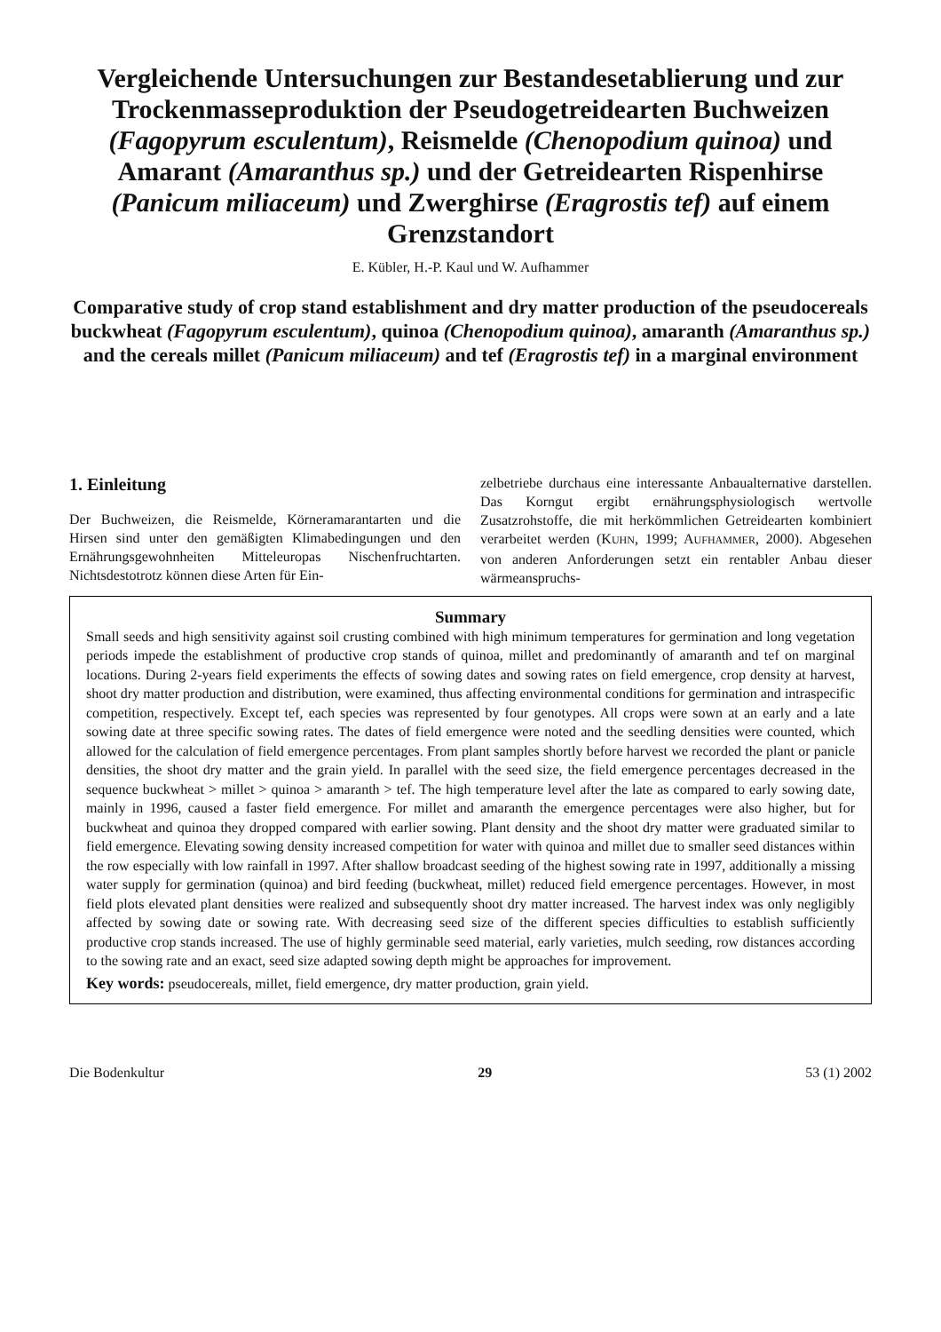Vergleichende Untersuchungen zur Bestandesetablierung und zur Trockenmasseproduktion der Pseudogetreidearten Buchweizen (Fagopyrum esculentum), Reismelde (Chenopodium quinoa) und Amarant (Amaranthus sp.) und der Getreidearten Rispenhirse (Panicum miliaceum) und Zwerghirse (Eragrostis tef) auf einem Grenzstandort
E. Kübler, H.-P. Kaul und W. Aufhammer
Comparative study of crop stand establishment and dry matter production of the pseudocereals buckwheat (Fagopyrum esculentum), quinoa (Chenopodium quinoa), amaranth (Amaranthus sp.) and the cereals millet (Panicum miliaceum) and tef (Eragrostis tef) in a marginal environment
1. Einleitung
Der Buchweizen, die Reismelde, Körneramarantarten und die Hirsen sind unter den gemäßigten Klimabedingungen und den Ernährungsgewohnheiten Mitteleuropas Nischenfruchtarten. Nichtsdestotrotz können diese Arten für Ein-
zelbetriebe durchaus eine interessante Anbaualternative darstellen. Das Korngut ergibt ernährungsphysiologisch wertvolle Zusatzrohstoffe, die mit herkömmlichen Getreidearten kombiniert verarbeitet werden (KUHN, 1999; AUFHAMMER, 2000). Abgesehen von anderen Anforderungen setzt ein rentabler Anbau dieser wärmeanspruchs-
Summary
Small seeds and high sensitivity against soil crusting combined with high minimum temperatures for germination and long vegetation periods impede the establishment of productive crop stands of quinoa, millet and predominantly of amaranth and tef on marginal locations. During 2-years field experiments the effects of sowing dates and sowing rates on field emergence, crop density at harvest, shoot dry matter production and distribution, were examined, thus affecting environmental conditions for germination and intraspecific competition, respectively. Except tef, each species was represented by four genotypes. All crops were sown at an early and a late sowing date at three specific sowing rates. The dates of field emergence were noted and the seedling densities were counted, which allowed for the calculation of field emergence percentages. From plant samples shortly before harvest we recorded the plant or panicle densities, the shoot dry matter and the grain yield. In parallel with the seed size, the field emergence percentages decreased in the sequence buckwheat > millet > quinoa > amaranth > tef. The high temperature level after the late as compared to early sowing date, mainly in 1996, caused a faster field emergence. For millet and amaranth the emergence percentages were also higher, but for buckwheat and quinoa they dropped compared with earlier sowing. Plant density and the shoot dry matter were graduated similar to field emergence. Elevating sowing density increased competition for water with quinoa and millet due to smaller seed distances within the row especially with low rainfall in 1997. After shallow broadcast seeding of the highest sowing rate in 1997, additionally a missing water supply for germination (quinoa) and bird feeding (buckwheat, millet) reduced field emergence percentages. However, in most field plots elevated plant densities were realized and subsequently shoot dry matter increased. The harvest index was only negligibly affected by sowing date or sowing rate. With decreasing seed size of the different species difficulties to establish sufficiently productive crop stands increased. The use of highly germinable seed material, early varieties, mulch seeding, row distances according to the sowing rate and an exact, seed size adapted sowing depth might be approaches for improvement.
Key words: pseudocereals, millet, field emergence, dry matter production, grain yield.
Die Bodenkultur 29 53 (1) 2002